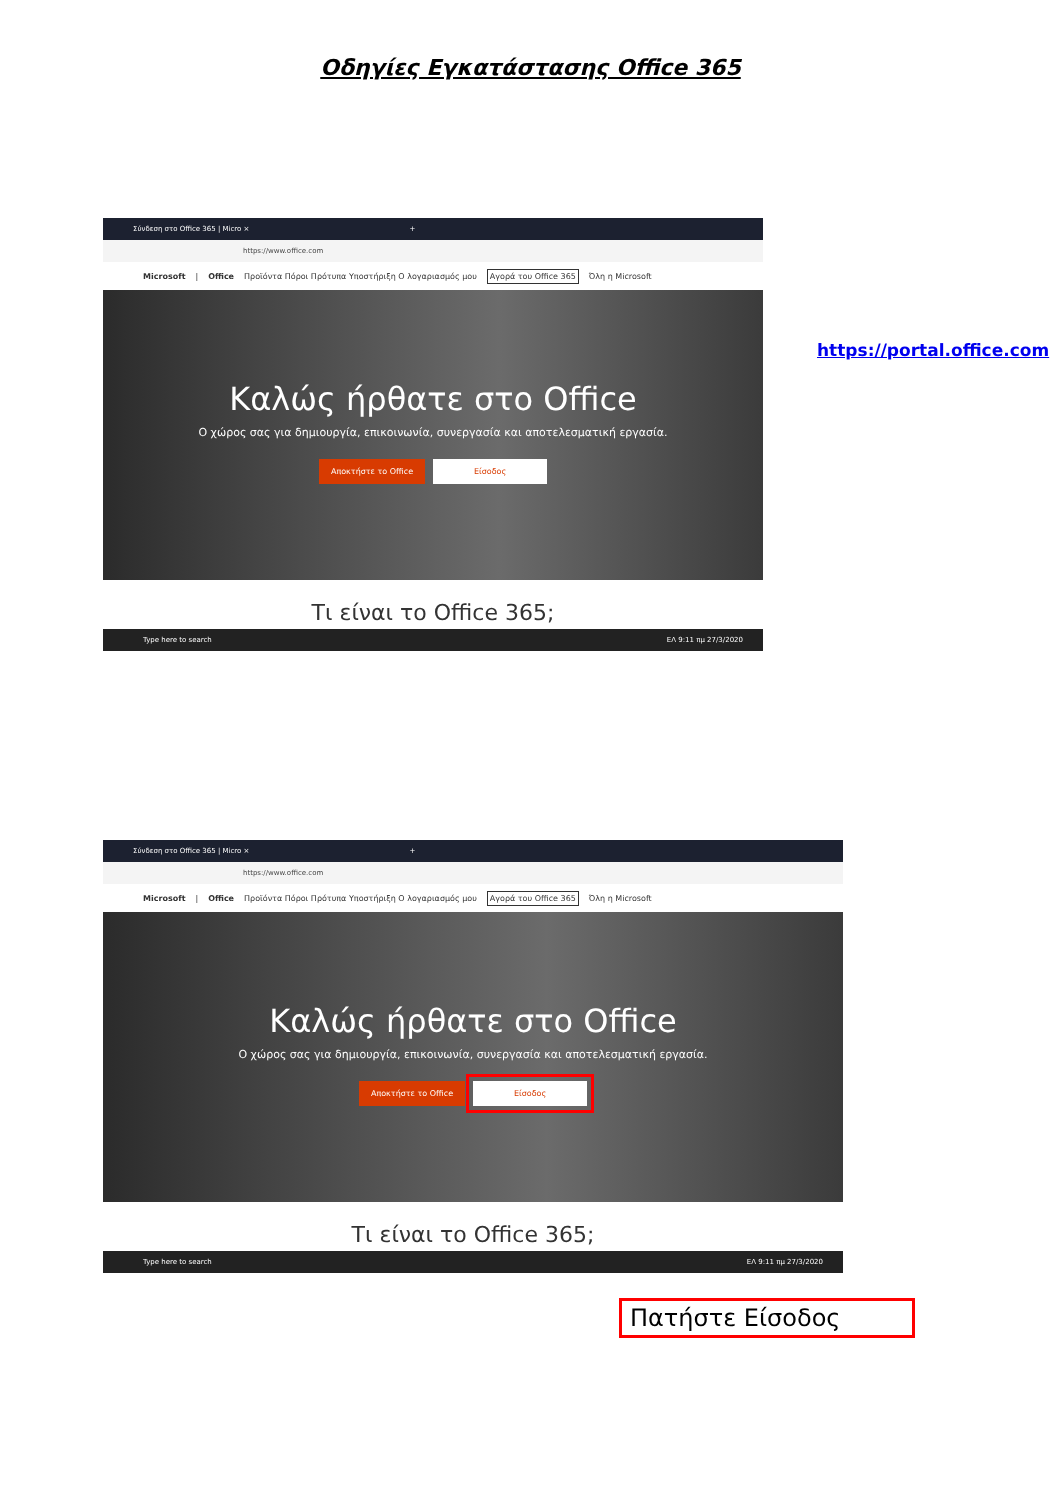Οδηγίες Εγκατάστασης Office 365
Σύνδεση στο Office 365 | Micro × +
https://www.office.com
Microsoft | Office Προϊόντα Πόροι Πρότυπα Υποστήριξη Ο λογαριασμός μου Αγορά του Office 365 Όλη η Microsoft
Καλώς ήρθατε στο Office
Ο χώρος σας για δημιουργία, επικοινωνία, συνεργασία και αποτελεσματική εργασία.
Αποκτήστε το Office Είσοδος
Τι είναι το Office 365;
Type here to search ΕΛ 9:11 πμ 27/3/2020
https://portal.office.com
Σύνδεση στο Office 365 | Micro × +
https://www.office.com
Microsoft | Office Προϊόντα Πόροι Πρότυπα Υποστήριξη Ο λογαριασμός μου Αγορά του Office 365 Όλη η Microsoft
Καλώς ήρθατε στο Office
Ο χώρος σας για δημιουργία, επικοινωνία, συνεργασία και αποτελεσματική εργασία.
Αποκτήστε το Office Είσοδος
Τι είναι το Office 365;
Type here to search ΕΛ 9:11 πμ 27/3/2020
Πατήστε Είσοδος